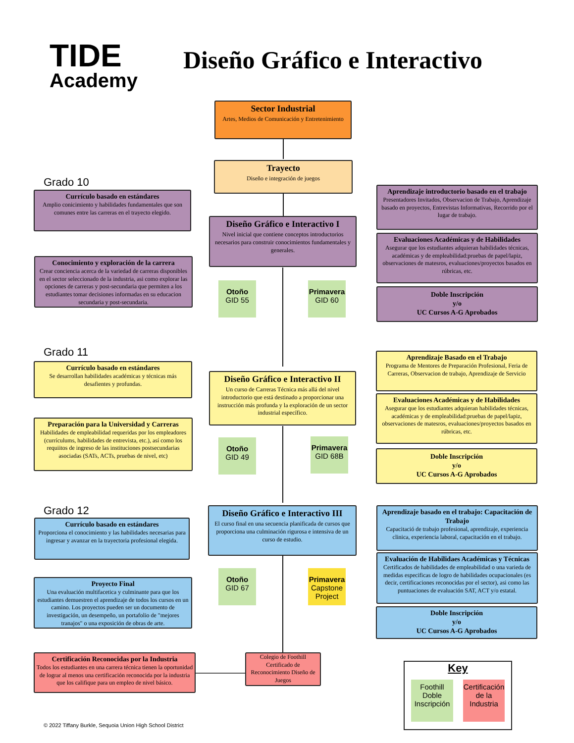TIDE
Academy
Diseño Gráfico e Interactivo
Sector Industrial
Artes, Medios de Comunicación y Entretenimiento
Trayecto
Diseño e integración de juegos
Grado 10
Currículo basado en estándares
Amplio conicimiento y habilidades fundamentales que son comunes entre las carreras en el trayecto elegido.
Conocimiento y exploración de la carrera
Crear conciencia acerca de la variedad de carreras disponibles en el sector seleccionado de la industria, asi como explorar las opciones de carreras y post-secundaria que permiten a los estudiantes tomar decisiones informadas en su educacion secundaria y post-secundaria.
Diseño Gráfico e Interactivo I
Nivel inicial que contiene conceptos introductorios necesarios para construir conocimientos fundamentales y generales.
Otoño
GID 55
Primavera
GID 60
Aprendizaje introductorio basado en el trabajo
Presentadores Invitados, Observacion de Trabajo, Aprendizaje basado en proyectos, Entrevistas Informativas, Recorrido por el lugar de trabajo.
Evaluaciones Académicas y de Habilidades
Asegurar que los estudiantes adquieran habilidades técnicas, académicas y de empleabilidad:pruebas de papel/lapiz, observaciones de matesros, evaluaciones/proyectos basados en rúbricas, etc.
Doble Inscripción
y/o
UC Cursos A-G Aprobados
Grado 11
Currículo basado en estándares
Se desarrollan habilidades académicas y técnicas más desafientes y profundas.
Preparación para la Universidad y Carreras
Habilidades de empleabilidad requeridas por los empleadores (currículums, habilidades de entrevista, etc.), así como los requiitos de ingreso de las instituciones postsecundarias asociadas (SATs, ACTs, pruebas de nivel, etc)
Diseño Gráfico e Interactivo II
Un curso de Carreras Técnica más allá del nivel introductorio que está destinado a proporcionar una instrucción más profunda y la exploración de un sector industrial específico.
Otoño
GID 49
Primavera
GID 68B
Aprendizaje Basado en el Trabajo
Programa de Mentores de Preparación Profesional, Feria de Carreras, Observacion de trabajo, Aprendizaje de Servicio
Evaluaciones Académicas y de Habilidades
Asegurar que los estudiantes adquieran habilidades técnicas, académicas y de empleabilidad:pruebas de papel/lapiz, observaciones de matesros, evaluaciones/proyectos basados en rúbricas, etc.
Doble Inscripción
y/o
UC Cursos A-G Aprobados
Grado 12
Currículo basado en estándares
Proporciona el conocimiento y las habilidades necesarias para ingresar y avanzar en la trayectoria profesional elegida.
Proyecto Final
Una evaluación multifacetica y culminante para que los estudiantes demuestren el aprendizaje de todos los cursos en un camino. Los proyectos pueden ser un documento de investigación, un desempeño, un portafolio de "mejores tranajos" o una exposición de obras de arte.
Diseño Gráfico e Interactivo III
El curso final en una secuencia planificada de cursos que proporciona una culminación rigurosa e intensiva de un curso de estudio.
Otoño
GID 67
Primavera
Capstone Project
Aprendizaje basado en el trabajo: Capacitación de Trabajo
Capacitació de trabajo profesional, aprendizaje, experiencia clinica, experiencia laboral, capacitación en el trabajo.
Evaluación de Habilidaes Académicas y Técnicas
Certificados de habilidades de empleabilidad o una varieda de medidas especificas de logro de habilidades ocupacionales (es decir, certificaciones reconocidas por el sector), asi como las puntuaciones de evaluación SAT, ACT y/o estatal.
Doble Inscripción
y/o
UC Cursos A-G Aprobados
Certificación Reconocidas por la Industria
Todos los estudiantes en una carrera técnica tienen la oportunidad de lograr al menos una certificación reconocida por la industria que los califique para un empleo de nivel básico.
Colegio de Foothill Certificado de Reconocimiento Diseño de Juegos
Key
Foothill Doble Inscripción
Certificación de la Industria
© 2022 Tiffany Burkle, Sequoia Union High School District